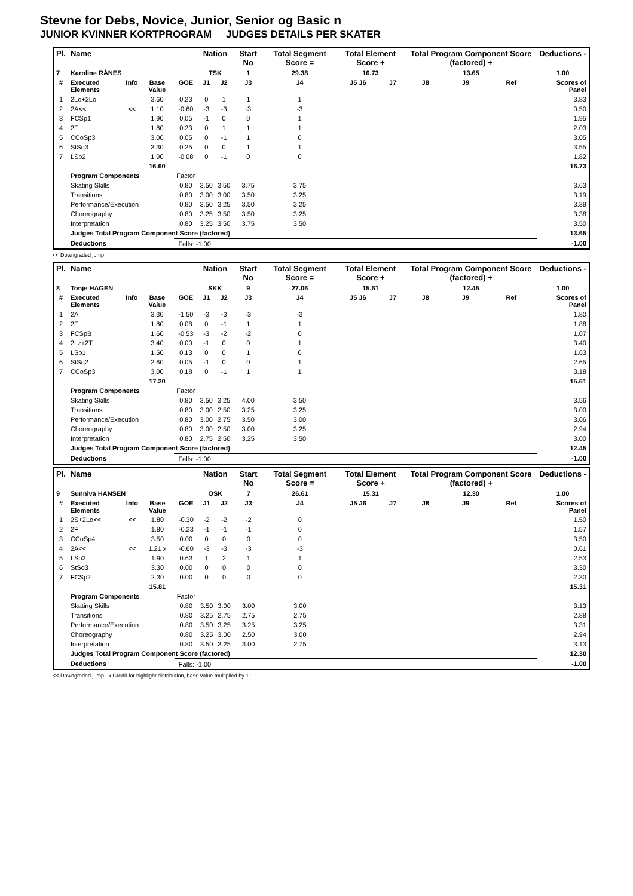Stevne for Debs, Novice, Junior, Senior og Basic n
JUNIOR KVINNER KORTPROGRAM JUDGES DETAILS PER SKATER
| Pl. | Name | | | | Nation | | Start No | Total Segment Score = | Total Element Score + | | Total Program Component Score (factored) + | | | Deductions - |
| --- | --- | --- | --- | --- | --- | --- | --- | --- | --- | --- | --- | --- | --- | --- |
| 7 | Karoline RÅNES | | | | TSK | | 1 | 29.38 | 16.73 | | 13.65 | | | 1.00 |
| # | Executed Elements | Info | Base Value | GOE | J1 | J2 | J3 | J4 | J5 J6 | J7 | J8 | J9 | Ref | Scores of Panel |
| 1 | 2Lo+2Lo | | 3.60 | 0.23 | 0 | 1 | 1 | 1 | | | | | | 3.83 |
| 2 | 2A<< | << | 1.10 | -0.60 | -3 | -3 | -3 | -3 | | | | | | 0.50 |
| 3 | FCSp1 | | 1.90 | 0.05 | -1 | 0 | 0 | 1 | | | | | | 1.95 |
| 4 | 2F | | 1.80 | 0.23 | 0 | 1 | 1 | 1 | | | | | | 2.03 |
| 5 | CCoSp3 | | 3.00 | 0.05 | 0 | -1 | 1 | 0 | | | | | | 3.05 |
| 6 | StSq3 | | 3.30 | 0.25 | 0 | 0 | 1 | 1 | | | | | | 3.55 |
| 7 | LSp2 | | 1.90 | -0.08 | 0 | -1 | 0 | 0 | | | | | | 1.82 |
| | | | 16.60 | | | | | | | | | | | 16.73 |
| | Program Components | | | Factor | | | | | | | | | | |
| | Skating Skills | | | 0.80 | 3.50 | 3.50 | 3.75 | 3.75 | | | | | | 3.63 |
| | Transitions | | | 0.80 | 3.00 | 3.00 | 3.50 | 3.25 | | | | | | 3.19 |
| | Performance/Execution | | | 0.80 | 3.50 | 3.25 | 3.50 | 3.25 | | | | | | 3.38 |
| | Choreography | | | 0.80 | 3.25 | 3.50 | 3.50 | 3.25 | | | | | | 3.38 |
| | Interpretation | | | 0.80 | 3.25 | 3.50 | 3.75 | 3.50 | | | | | | 3.50 |
| | Judges Total Program Component Score (factored) | | | | | | | | | | | | | 13.65 |
| | Deductions | | | Falls: -1.00 | | | | | | | | | | -1.00 |
<< Downgraded jump
| Pl. | Name | | | | Nation | | Start No | Total Segment Score = | Total Element Score + | | Total Program Component Score (factored) + | | | Deductions - |
| --- | --- | --- | --- | --- | --- | --- | --- | --- | --- | --- | --- | --- | --- | --- |
| 8 | Tonje HAGEN | | | | SKK | | 9 | 27.06 | 15.61 | | 12.45 | | | 1.00 |
| # | Executed Elements | Info | Base Value | GOE | J1 | J2 | J3 | J4 | J5 J6 | J7 | J8 | J9 | Ref | Scores of Panel |
| 1 | 2A | | 3.30 | -1.50 | -3 | -3 | -3 | -3 | | | | | | 1.80 |
| 2 | 2F | | 1.80 | 0.08 | 0 | -1 | 1 | 1 | | | | | | 1.88 |
| 3 | FCSpB | | 1.60 | -0.53 | -3 | -2 | -2 | 0 | | | | | | 1.07 |
| 4 | 2Lz+2T | | 3.40 | 0.00 | -1 | 0 | 0 | 1 | | | | | | 3.40 |
| 5 | LSp1 | | 1.50 | 0.13 | 0 | 0 | 1 | 0 | | | | | | 1.63 |
| 6 | StSq2 | | 2.60 | 0.05 | -1 | 0 | 0 | 1 | | | | | | 2.65 |
| 7 | CCoSp3 | | 3.00 | 0.18 | 0 | -1 | 1 | 1 | | | | | | 3.18 |
| | | | 17.20 | | | | | | | | | | | 15.61 |
| | Program Components | | | Factor | | | | | | | | | | |
| | Skating Skills | | | 0.80 | 3.50 | 3.25 | 4.00 | 3.50 | | | | | | 3.56 |
| | Transitions | | | 0.80 | 3.00 | 2.50 | 3.25 | 3.25 | | | | | | 3.00 |
| | Performance/Execution | | | 0.80 | 3.00 | 2.75 | 3.50 | 3.00 | | | | | | 3.06 |
| | Choreography | | | 0.80 | 3.00 | 2.50 | 3.00 | 3.25 | | | | | | 2.94 |
| | Interpretation | | | 0.80 | 2.75 | 2.50 | 3.25 | 3.50 | | | | | | 3.00 |
| | Judges Total Program Component Score (factored) | | | | | | | | | | | | | 12.45 |
| | Deductions | | | Falls: -1.00 | | | | | | | | | | -1.00 |
| Pl. | Name | | | | Nation | | Start No | Total Segment Score = | Total Element Score + | | Total Program Component Score (factored) + | | | Deductions - |
| --- | --- | --- | --- | --- | --- | --- | --- | --- | --- | --- | --- | --- | --- | --- |
| 9 | Sunniva HANSEN | | | | OSK | | 7 | 26.61 | 15.31 | | 12.30 | | | 1.00 |
| # | Executed Elements | Info | Base Value | GOE | J1 | J2 | J3 | J4 | J5 J6 | J7 | J8 | J9 | Ref | Scores of Panel |
| 1 | 2S+2Lo<< | << | 1.80 | -0.30 | -2 | -2 | -2 | 0 | | | | | | 1.50 |
| 2 | 2F | | 1.80 | -0.23 | -1 | -1 | -1 | 0 | | | | | | 1.57 |
| 3 | CCoSp4 | | 3.50 | 0.00 | 0 | 0 | 0 | 0 | | | | | | 3.50 |
| 4 | 2A<< | << | 1.21 x | -0.60 | -3 | -3 | -3 | -3 | | | | | | 0.61 |
| 5 | LSp2 | | 1.90 | 0.63 | 1 | 2 | 1 | 1 | | | | | | 2.53 |
| 6 | StSq3 | | 3.30 | 0.00 | 0 | 0 | 0 | 0 | | | | | | 3.30 |
| 7 | FCSp2 | | 2.30 | 0.00 | 0 | 0 | 0 | 0 | | | | | | 2.30 |
| | | | 15.81 | | | | | | | | | | | 15.31 |
| | Program Components | | | Factor | | | | | | | | | | |
| | Skating Skills | | | 0.80 | 3.50 | 3.00 | 3.00 | 3.00 | | | | | | 3.13 |
| | Transitions | | | 0.80 | 3.25 | 2.75 | 2.75 | 2.75 | | | | | | 2.88 |
| | Performance/Execution | | | 0.80 | 3.50 | 3.25 | 3.25 | 3.25 | | | | | | 3.31 |
| | Choreography | | | 0.80 | 3.25 | 3.00 | 2.50 | 3.00 | | | | | | 2.94 |
| | Interpretation | | | 0.80 | 3.50 | 3.25 | 3.00 | 2.75 | | | | | | 3.13 |
| | Judges Total Program Component Score (factored) | | | | | | | | | | | | | 12.30 |
| | Deductions | | | Falls: -1.00 | | | | | | | | | | -1.00 |
<< Downgraded jump x Credit for highlight distribution, base value multiplied by 1.1